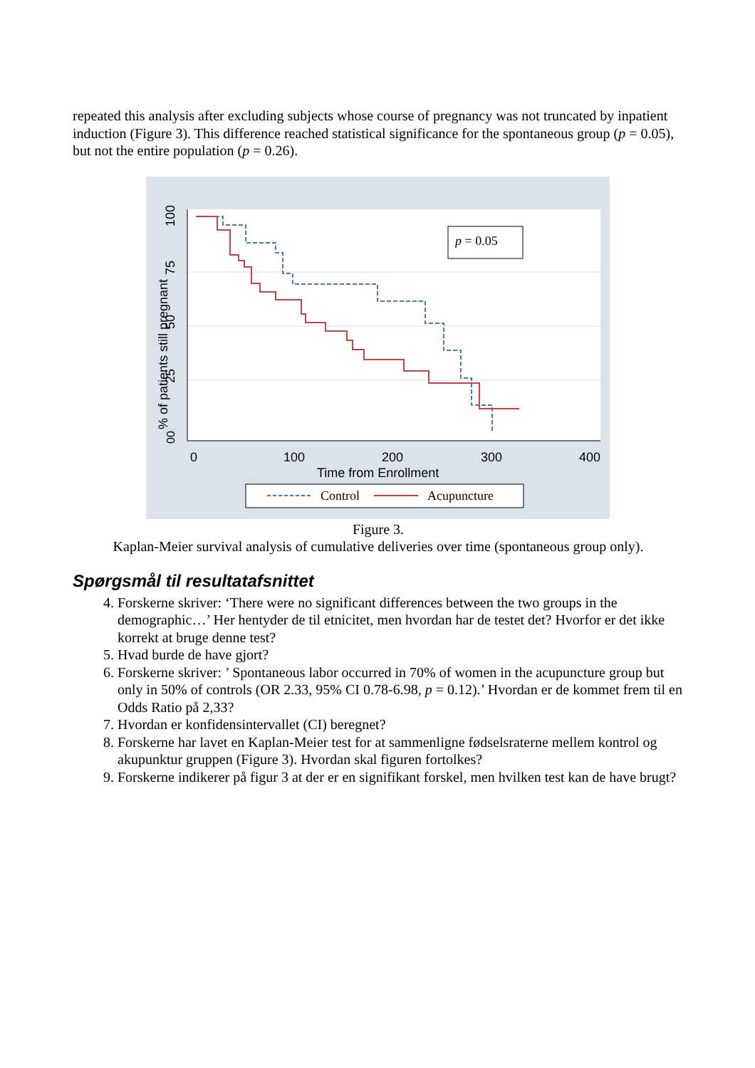repeated this analysis after excluding subjects whose course of pregnancy was not truncated by inpatient induction (Figure 3). This difference reached statistical significance for the spontaneous group (p = 0.05), but not the entire population (p = 0.26).
00
25
50
75
100
% of patients still pregnant
0
100
200
300
400
Time from Enrollment
p = 0.05
Control
Acupuncture
Figure 3.
Kaplan-Meier survival analysis of cumulative deliveries over time (spontaneous group only).
Spørgsmål til resultatafsnittet
4. Forskerne skriver: ‘There were no significant differences between the two groups in the demographic…’ Her hentyder de til etnicitet, men hvordan har de testet det? Hvorfor er det ikke korrekt at bruge denne test?
5. Hvad burde de have gjort?
6. Forskerne skriver: ’ Spontaneous labor occurred in 70% of women in the acupuncture group but only in 50% of controls (OR 2.33, 95% CI 0.78-6.98, p = 0.12).’ Hvordan er de kommet frem til en Odds Ratio på 2,33?
7. Hvordan er konfidensintervallet (CI) beregnet?
8. Forskerne har lavet en Kaplan-Meier test for at sammenligne fødselsraterne mellem kontrol og akupunktur gruppen (Figure 3). Hvordan skal figuren fortolkes?
9. Forskerne indikerer på figur 3 at der er en signifikant forskel, men hvilken test kan de have brugt?